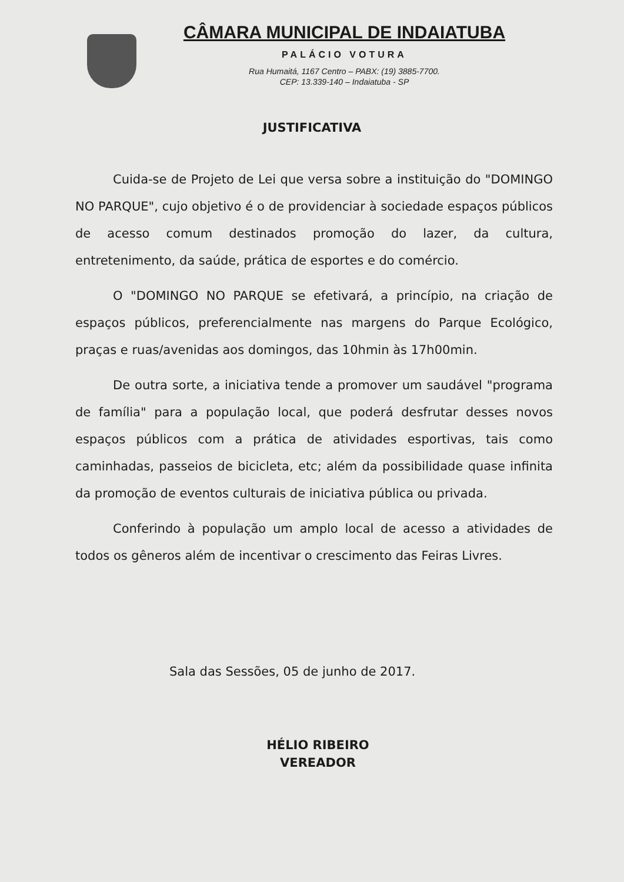CÂMARA MUNICIPAL DE INDAIATUBA
PALÁCIO VOTURA
Rua Humaitá, 1167 Centro – PABX: (19) 3885-7700.
CEP: 13.339-140 – Indaiatuba - SP
JUSTIFICATIVA
Cuida-se de Projeto de Lei que versa sobre a instituição do "DOMINGO NO PARQUE", cujo objetivo é o de providenciar à sociedade espaços públicos de acesso comum destinados promoção do lazer, da cultura, entretenimento, da saúde, prática de esportes e do comércio.
O "DOMINGO NO PARQUE se efetivará, a princípio, na criação de espaços públicos, preferencialmente nas margens do Parque Ecológico, praças e ruas/avenidas aos domingos, das 10hmin às 17h00min.
De outra sorte, a iniciativa tende a promover um saudável "programa de família" para a população local, que poderá desfrutar desses novos espaços públicos com a prática de atividades esportivas, tais como caminhadas, passeios de bicicleta, etc; além da possibilidade quase infinita da promoção de eventos culturais de iniciativa pública ou privada.
Conferindo à população um amplo local de acesso a atividades de todos os gêneros além de incentivar o crescimento das Feiras Livres.
Sala das Sessões, 05 de junho de 2017.
HÉLIO RIBEIRO
VEREADOR